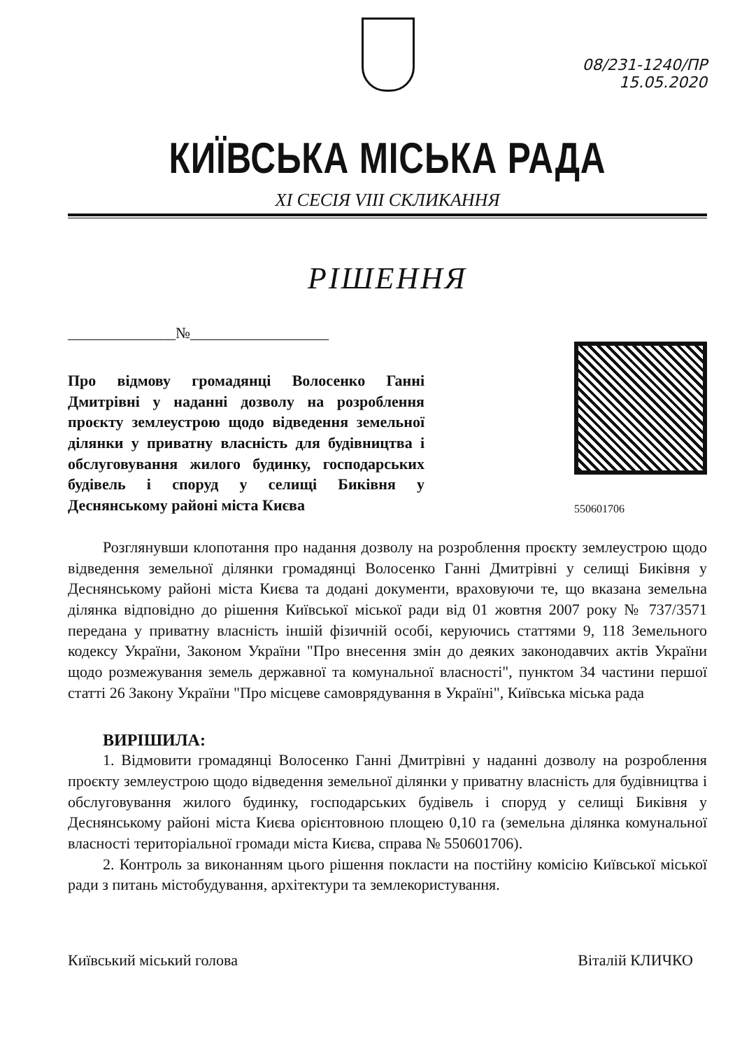08/231-1240/ПР
15.05.2020
КИЇВСЬКА МІСЬКА РАДА
XI СЕСІЯ VIII СКЛИКАННЯ
РІШЕННЯ
______________№__________________
Про відмову громадянці Волосенко Ганні Дмитрівні у наданні дозволу на розроблення проєкту землеустрою щодо відведення земельної ділянки у приватну власність для будівництва і обслуговування жилого будинку, господарських будівель і споруд у селищі Биківня у Деснянському районі міста Києва
550601706
Розглянувши клопотання про надання дозволу на розроблення проєкту землеустрою щодо відведення земельної ділянки громадянці Волосенко Ганні Дмитрівні у селищі Биківня у Деснянському районі міста Києва та додані документи, враховуючи те, що вказана земельна ділянка відповідно до рішення Київської міської ради від 01 жовтня 2007 року № 737/3571 передана у приватну власність іншій фізичній особі, керуючись статтями 9, 118 Земельного кодексу України, Законом України "Про внесення змін до деяких законодавчих актів України щодо розмежування земель державної та комунальної власності", пунктом 34 частини першої статті 26 Закону України "Про місцеве самоврядування в Україні", Київська міська рада
ВИРІШИЛА:
1. Відмовити громадянці Волосенко Ганні Дмитрівні у наданні дозволу на розроблення проєкту землеустрою щодо відведення земельної ділянки у приватну власність для будівництва і обслуговування жилого будинку, господарських будівель і споруд у селищі Биківня у Деснянському районі міста Києва орієнтовною площею 0,10 га (земельна ділянка комунальної власності територіальної громади міста Києва, справа № 550601706).
2. Контроль за виконанням цього рішення покласти на постійну комісію Київської міської ради з питань містобудування, архітектури та землекористування.
Київський міський голова Віталій КЛИЧКО